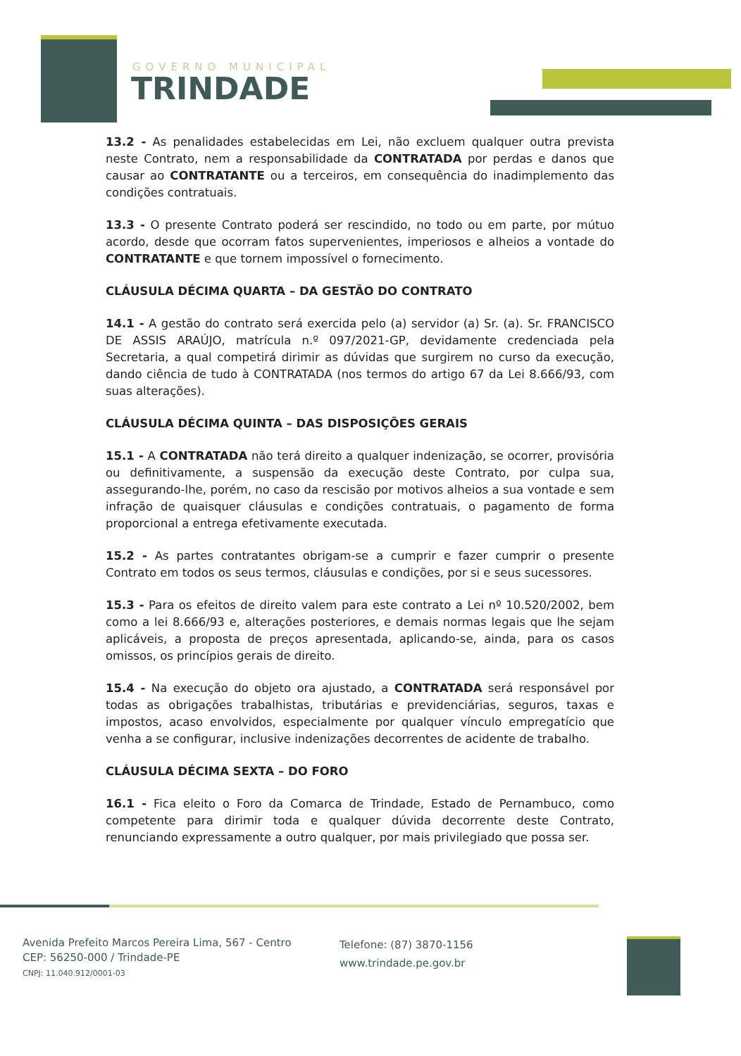GOVERNO MUNICIPAL
TRINDADE
13.2 - As penalidades estabelecidas em Lei, não excluem qualquer outra prevista neste Contrato, nem a responsabilidade da CONTRATADA por perdas e danos que causar ao CONTRATANTE ou a terceiros, em consequência do inadimplemento das condições contratuais.
13.3 - O presente Contrato poderá ser rescindido, no todo ou em parte, por mútuo acordo, desde que ocorram fatos supervenientes, imperiosos e alheios a vontade do CONTRATANTE e que tornem impossível o fornecimento.
CLÁUSULA DÉCIMA QUARTA – DA GESTÃO DO CONTRATO
14.1 - A gestão do contrato será exercida pelo (a) servidor (a) Sr. (a). Sr. FRANCISCO DE ASSIS ARAÚJO, matrícula n.º 097/2021-GP, devidamente credenciada pela Secretaria, a qual competirá dirimir as dúvidas que surgirem no curso da execução, dando ciência de tudo à CONTRATADA (nos termos do artigo 67 da Lei 8.666/93, com suas alterações).
CLÁUSULA DÉCIMA QUINTA – DAS DISPOSIÇÕES GERAIS
15.1 - A CONTRATADA não terá direito a qualquer indenização, se ocorrer, provisória ou definitivamente, a suspensão da execução deste Contrato, por culpa sua, assegurando-lhe, porém, no caso da rescisão por motivos alheios a sua vontade e sem infração de quaisquer cláusulas e condições contratuais, o pagamento de forma proporcional a entrega efetivamente executada.
15.2 - As partes contratantes obrigam-se a cumprir e fazer cumprir o presente Contrato em todos os seus termos, cláusulas e condições, por si e seus sucessores.
15.3 - Para os efeitos de direito valem para este contrato a Lei nº 10.520/2002, bem como a lei 8.666/93 e, alterações posteriores, e demais normas legais que lhe sejam aplicáveis, a proposta de preços apresentada, aplicando-se, ainda, para os casos omissos, os princípios gerais de direito.
15.4 - Na execução do objeto ora ajustado, a CONTRATADA será responsável por todas as obrigações trabalhistas, tributárias e previdenciárias, seguros, taxas e impostos, acaso envolvidos, especialmente por qualquer vínculo empregatício que venha a se configurar, inclusive indenizações decorrentes de acidente de trabalho.
CLÁUSULA DÉCIMA SEXTA – DO FORO
16.1 - Fica eleito o Foro da Comarca de Trindade, Estado de Pernambuco, como competente para dirimir toda e qualquer dúvida decorrente deste Contrato, renunciando expressamente a outro qualquer, por mais privilegiado que possa ser.
Avenida Prefeito Marcos Pereira Lima, 567 - Centro
CEP: 56250-000 / Trindade-PE
CNPJ: 11.040.912/0001-03
Telefone: (87) 3870-1156
www.trindade.pe.gov.br